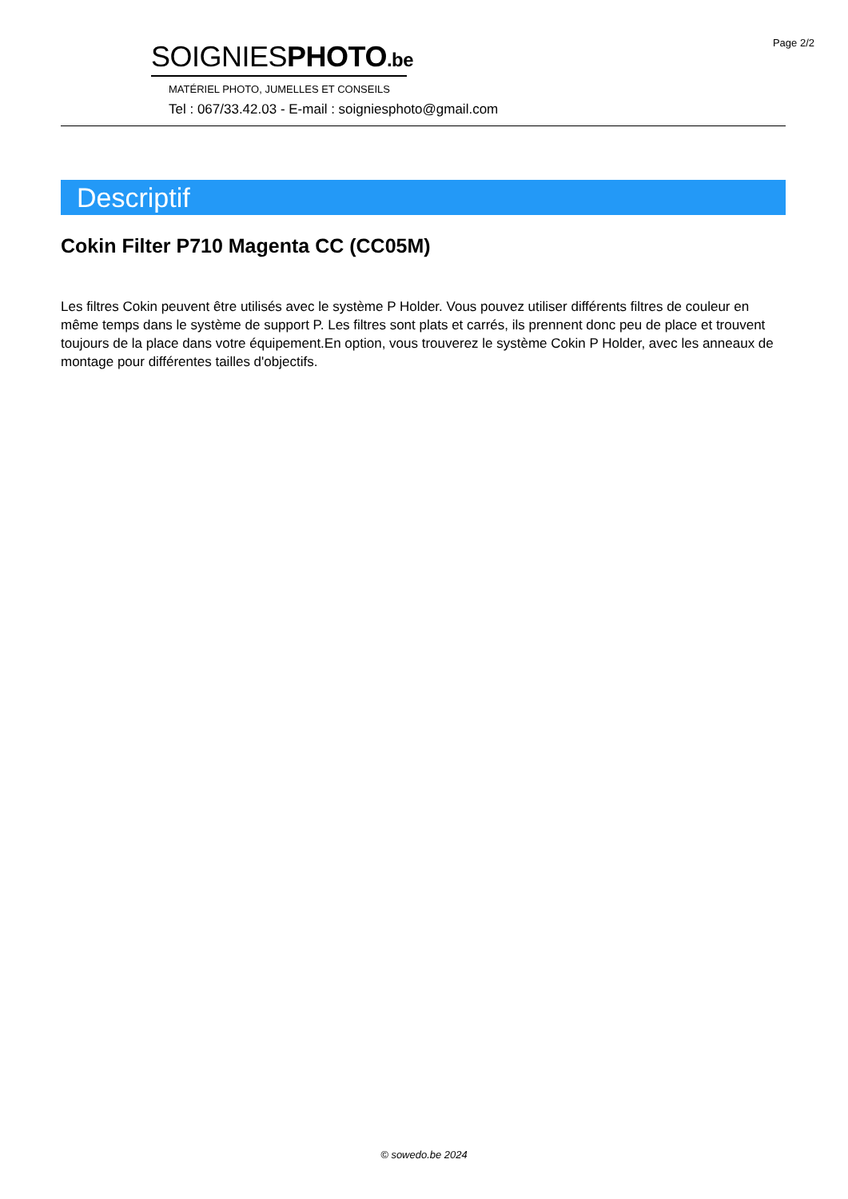Page 2/2
SOIGNIESPHOTO.be
MATÉRIEL PHOTO, JUMELLES ET CONSEILS
Tel : 067/33.42.03 - E-mail : soigniesphoto@gmail.com
Descriptif
Cokin Filter P710 Magenta CC (CC05M)
Les filtres Cokin peuvent être utilisés avec le système P Holder. Vous pouvez utiliser différents filtres de couleur en même temps dans le système de support P. Les filtres sont plats et carrés, ils prennent donc peu de place et trouvent toujours de la place dans votre équipement.En option, vous trouverez le système Cokin P Holder, avec les anneaux de montage pour différentes tailles d'objectifs.
© sowedo.be 2024